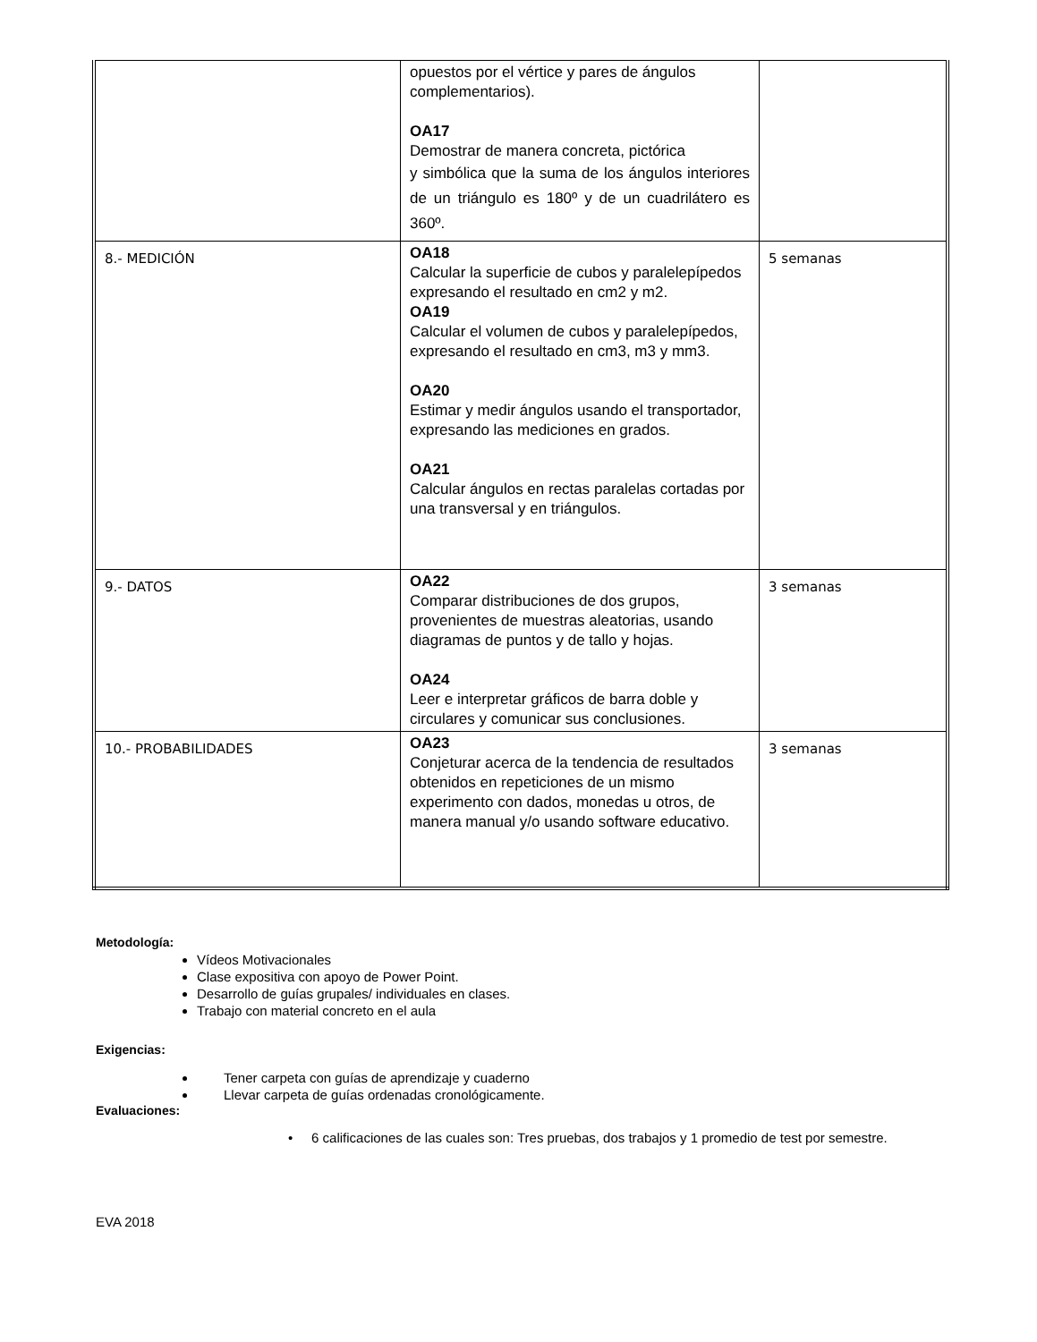| | opuestos por el vértice y pares de ángulos complementarios). OA17 Demostrar de manera concreta, pictórica y simbólica que la suma de los ángulos interiores de un triángulo es 180º y de un cuadrilátero es 360º. | |
| 8.- MEDICIÓN | OA18 Calcular la superficie de cubos y paralelepípedos expresando el resultado en cm2 y m2. OA19 Calcular el volumen de cubos y paralelepípedos, expresando el resultado en cm3, m3 y mm3. OA20 Estimar y medir ángulos usando el transportador, expresando las mediciones en grados. OA21 Calcular ángulos en rectas paralelas cortadas por una transversal y en triángulos. | 5 semanas |
| 9.- DATOS | OA22 Comparar distribuciones de dos grupos, provenientes de muestras aleatorias, usando diagramas de puntos y de tallo y hojas. OA24 Leer e interpretar gráficos de barra doble y circulares y comunicar sus conclusiones. | 3 semanas |
| 10.- PROBABILIDADES | OA23 Conjeturar acerca de la tendencia de resultados obtenidos en repeticiones de un mismo experimento con dados, monedas u otros, de manera manual y/o usando software educativo. | 3 semanas |
Metodología:
Vídeos Motivacionales
Clase expositiva con apoyo de Power Point.
Desarrollo de guías grupales/ individuales en clases.
Trabajo con material concreto en el aula
Exigencias:
Tener carpeta con guías de aprendizaje y cuaderno
Llevar carpeta de guías ordenadas cronológicamente.
Evaluaciones:
• 6 calificaciones de las cuales son: Tres pruebas, dos trabajos y 1 promedio de test por semestre.
EVA 2018